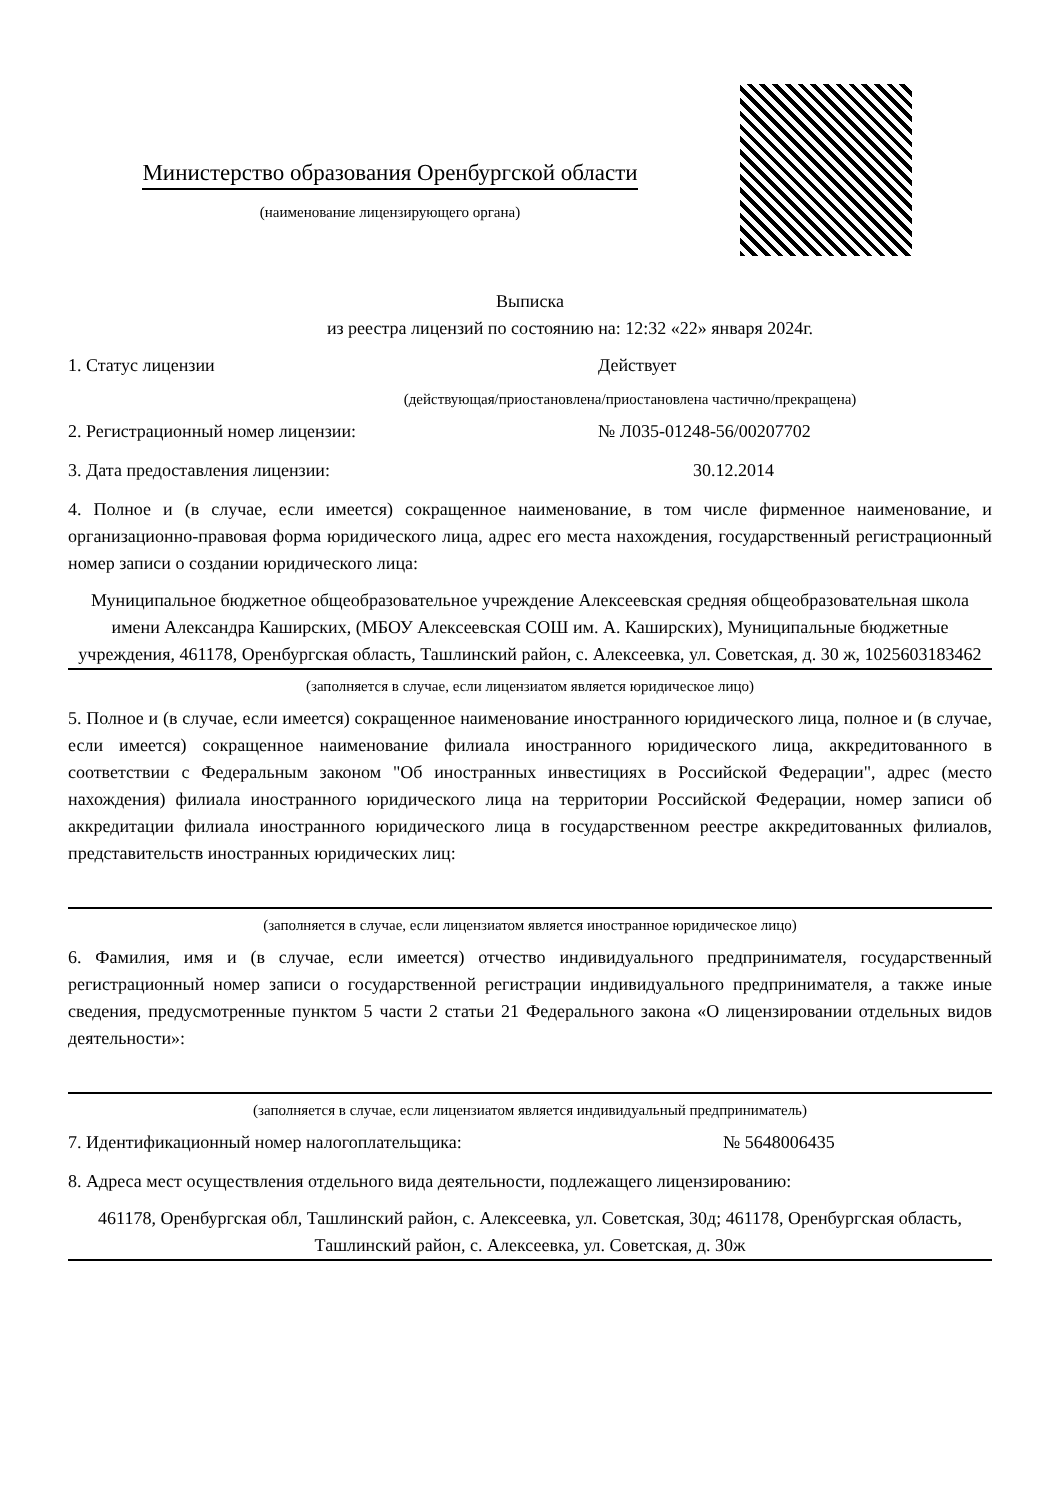Министерство образования Оренбургской области
(наименование лицензирующего органа)
Выписка
из реестра лицензий по состоянию на: 12:32 «22» января 2024г.
1. Статус лицензии Действует
(действующая/приостановлена/приостановлена частично/прекращена)
2. Регистрационный номер лицензии: № Л035-01248-56/00207702
3. Дата предоставления лицензии: 30.12.2014
4. Полное и (в случае, если имеется) сокращенное наименование, в том числе фирменное наименование, и организационно-правовая форма юридического лица, адрес его места нахождения, государственный регистрационный номер записи о создании юридического лица:
Муниципальное бюджетное общеобразовательное учреждение Алексеевская средняя общеобразовательная школа имени Александра Каширских, (МБОУ Алексеевская СОШ им. А. Каширских), Муниципальные бюджетные учреждения, 461178, Оренбургская область, Ташлинский район, с. Алексеевка, ул. Советская, д. 30 ж, 1025603183462
(заполняется в случае, если лицензиатом является юридическое лицо)
5. Полное и (в случае, если имеется) сокращенное наименование иностранного юридического лица, полное и (в случае, если имеется) сокращенное наименование филиала иностранного юридического лица, аккредитованного в соответствии с Федеральным законом "Об иностранных инвестициях в Российской Федерации", адрес (место нахождения) филиала иностранного юридического лица на территории Российской Федерации, номер записи об аккредитации филиала иностранного юридического лица в государственном реестре аккредитованных филиалов, представительств иностранных юридических лиц:
(заполняется в случае, если лицензиатом является иностранное юридическое лицо)
6. Фамилия, имя и (в случае, если имеется) отчество индивидуального предпринимателя, государственный регистрационный номер записи о государственной регистрации индивидуального предпринимателя, а также иные сведения, предусмотренные пунктом 5 части 2 статьи 21 Федерального закона «О лицензировании отдельных видов деятельности»:
(заполняется в случае, если лицензиатом является индивидуальный предприниматель)
7. Идентификационный номер налогоплательщика: № 5648006435
8. Адреса мест осуществления отдельного вида деятельности, подлежащего лицензированию:
461178, Оренбургская обл, Ташлинский район, с. Алексеевка, ул. Советская, 30д; 461178, Оренбургская область, Ташлинский район, с. Алексеевка, ул. Советская, д. 30ж